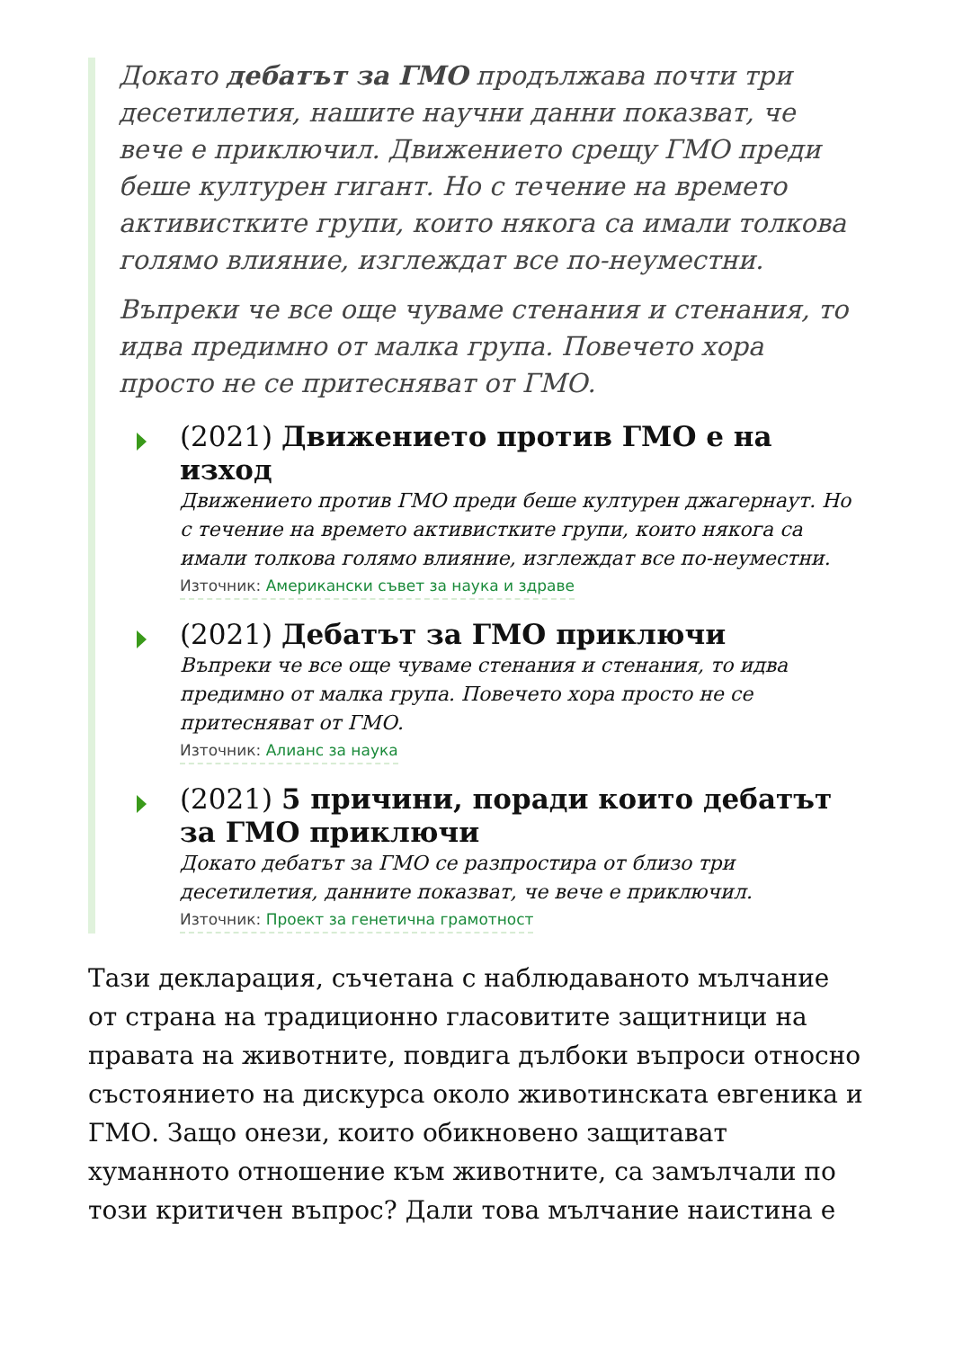Докато дебатът за ГМО продължава почти три десетилетия, нашите научни данни показват, че вече е приключил. Движението срещу ГМО преди беше културен гигант. Но с течение на времето активистките групи, които някога са имали толкова голямо влияние, изглеждат все по-неуместни.
Въпреки че все още чуваме стенания и стенания, то идва предимно от малка група. Повечето хора просто не се притесняват от ГМО.
(2021) Движението против ГМО е на изход
Движението против ГМО преди беше културен джагернаут. Но с течение на времето активистките групи, които някога са имали толкова голямо влияние, изглеждат все по-неуместни.
Източник: Американски съвет за наука и здраве
(2021) Дебатът за ГМО приключи
Въпреки че все още чуваме стенания и стенания, то идва предимно от малка група. Повечето хора просто не се притесняват от ГМО.
Източник: Алианс за наука
(2021) 5 причини, поради които дебатът за ГМО приключи
Докато дебатът за ГМО се разпростира от близо три десетилетия, данните показват, че вече е приключил.
Източник: Проект за генетична грамотност
Тази декларация, съчетана с наблюдаваното мълчание от страна на традиционно гласовитите защитници на правата на животните, повдига дълбоки въпроси относно състоянието на дискурса около животинската евгеника и ГМО. Защо онези, които обикновено защитават хуманното отношение към животните, са замълчали по този критичен въпрос? Дали това мълчание наистина е